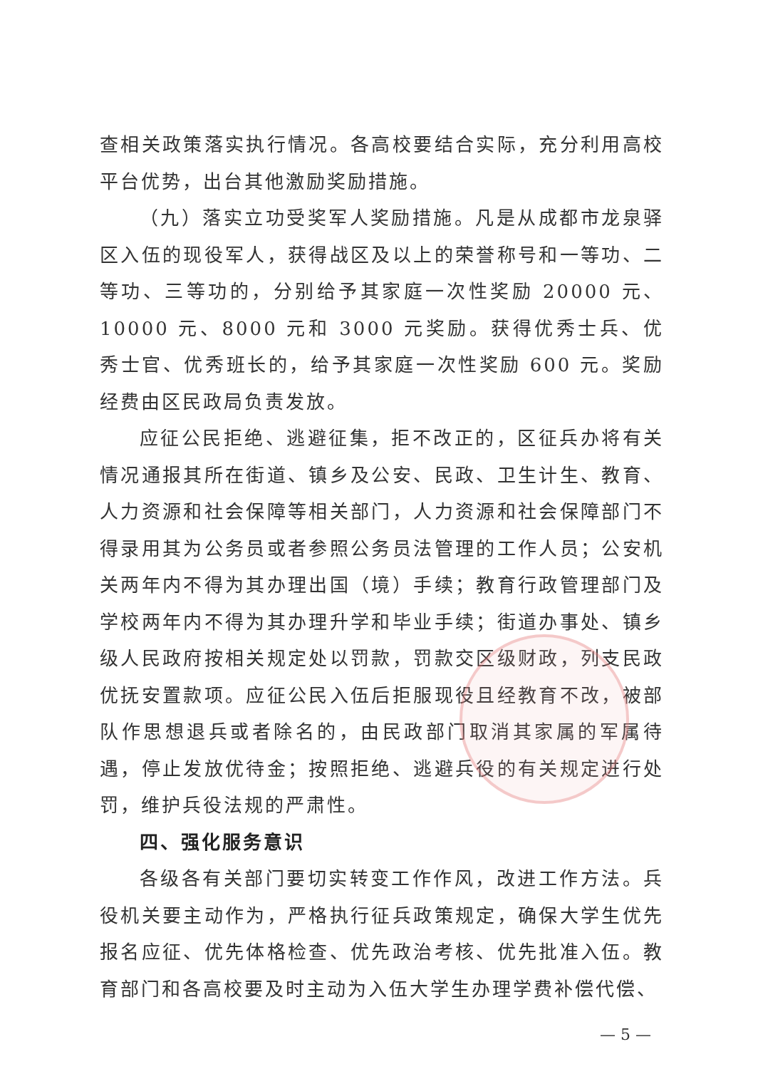查相关政策落实执行情况。各高校要结合实际，充分利用高校平台优势，出台其他激励奖励措施。
（九）落实立功受奖军人奖励措施。凡是从成都市龙泉驿区入伍的现役军人，获得战区及以上的荣誉称号和一等功、二等功、三等功的，分别给予其家庭一次性奖励 20000 元、10000 元、8000 元和 3000 元奖励。获得优秀士兵、优秀士官、优秀班长的，给予其家庭一次性奖励 600 元。奖励经费由区民政局负责发放。
应征公民拒绝、逃避征集，拒不改正的，区征兵办将有关情况通报其所在街道、镇乡及公安、民政、卫生计生、教育、人力资源和社会保障等相关部门，人力资源和社会保障部门不得录用其为公务员或者参照公务员法管理的工作人员；公安机关两年内不得为其办理出国（境）手续；教育行政管理部门及学校两年内不得为其办理升学和毕业手续；街道办事处、镇乡级人民政府按相关规定处以罚款，罚款交区级财政，列支民政优抚安置款项。应征公民入伍后拒服现役且经教育不改，被部队作思想退兵或者除名的，由民政部门取消其家属的军属待遇，停止发放优待金；按照拒绝、逃避兵役的有关规定进行处罚，维护兵役法规的严肃性。
四、强化服务意识
各级各有关部门要切实转变工作作风，改进工作方法。兵役机关要主动作为，严格执行征兵政策规定，确保大学生优先报名应征、优先体格检查、优先政治考核、优先批准入伍。教育部门和各高校要及时主动为入伍大学生办理学费补偿代偿、
— 5 —